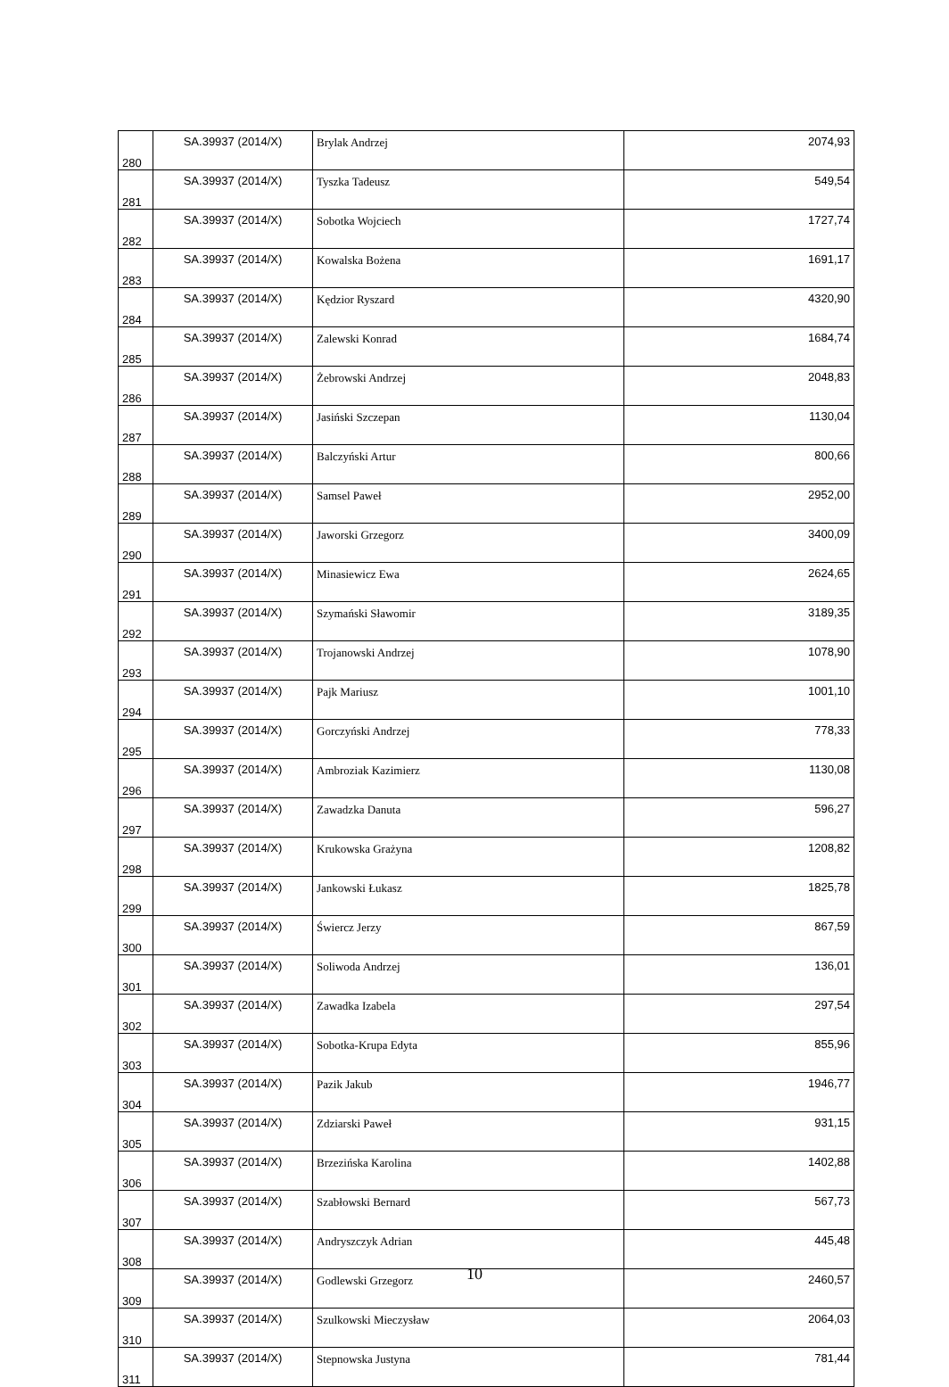| 280 | SA.39937 (2014/X) | Brylak Andrzej | 2074,93 |
| 281 | SA.39937 (2014/X) | Tyszka Tadeusz | 549,54 |
| 282 | SA.39937 (2014/X) | Sobotka Wojciech | 1727,74 |
| 283 | SA.39937 (2014/X) | Kowalska Bożena | 1691,17 |
| 284 | SA.39937 (2014/X) | Kędzior Ryszard | 4320,90 |
| 285 | SA.39937 (2014/X) | Zalewski Konrad | 1684,74 |
| 286 | SA.39937 (2014/X) | Żebrowski Andrzej | 2048,83 |
| 287 | SA.39937 (2014/X) | Jasiński Szczepan | 1130,04 |
| 288 | SA.39937 (2014/X) | Balczyński Artur | 800,66 |
| 289 | SA.39937 (2014/X) | Samsel Paweł | 2952,00 |
| 290 | SA.39937 (2014/X) | Jaworski Grzegorz | 3400,09 |
| 291 | SA.39937 (2014/X) | Minasiewicz Ewa | 2624,65 |
| 292 | SA.39937 (2014/X) | Szymański Sławomir | 3189,35 |
| 293 | SA.39937 (2014/X) | Trojanowski Andrzej | 1078,90 |
| 294 | SA.39937 (2014/X) | Pajk Mariusz | 1001,10 |
| 295 | SA.39937 (2014/X) | Gorczyński Andrzej | 778,33 |
| 296 | SA.39937 (2014/X) | Ambroziak Kazimierz | 1130,08 |
| 297 | SA.39937 (2014/X) | Zawadzka Danuta | 596,27 |
| 298 | SA.39937 (2014/X) | Krukowska Grażyna | 1208,82 |
| 299 | SA.39937 (2014/X) | Jankowski Łukasz | 1825,78 |
| 300 | SA.39937 (2014/X) | Świercz Jerzy | 867,59 |
| 301 | SA.39937 (2014/X) | Soliwoda Andrzej | 136,01 |
| 302 | SA.39937 (2014/X) | Zawadka Izabela | 297,54 |
| 303 | SA.39937 (2014/X) | Sobotka-Krupa Edyta | 855,96 |
| 304 | SA.39937 (2014/X) | Pazik Jakub | 1946,77 |
| 305 | SA.39937 (2014/X) | Zdziarski Paweł | 931,15 |
| 306 | SA.39937 (2014/X) | Brzezińska Karolina | 1402,88 |
| 307 | SA.39937 (2014/X) | Szabłowski Bernard | 567,73 |
| 308 | SA.39937 (2014/X) | Andryszczyk Adrian | 445,48 |
| 309 | SA.39937 (2014/X) | Godlewski Grzegorz | 2460,57 |
| 310 | SA.39937 (2014/X) | Szulkowski Mieczysław | 2064,03 |
| 311 | SA.39937 (2014/X) | Stepnowska Justyna | 781,44 |
10